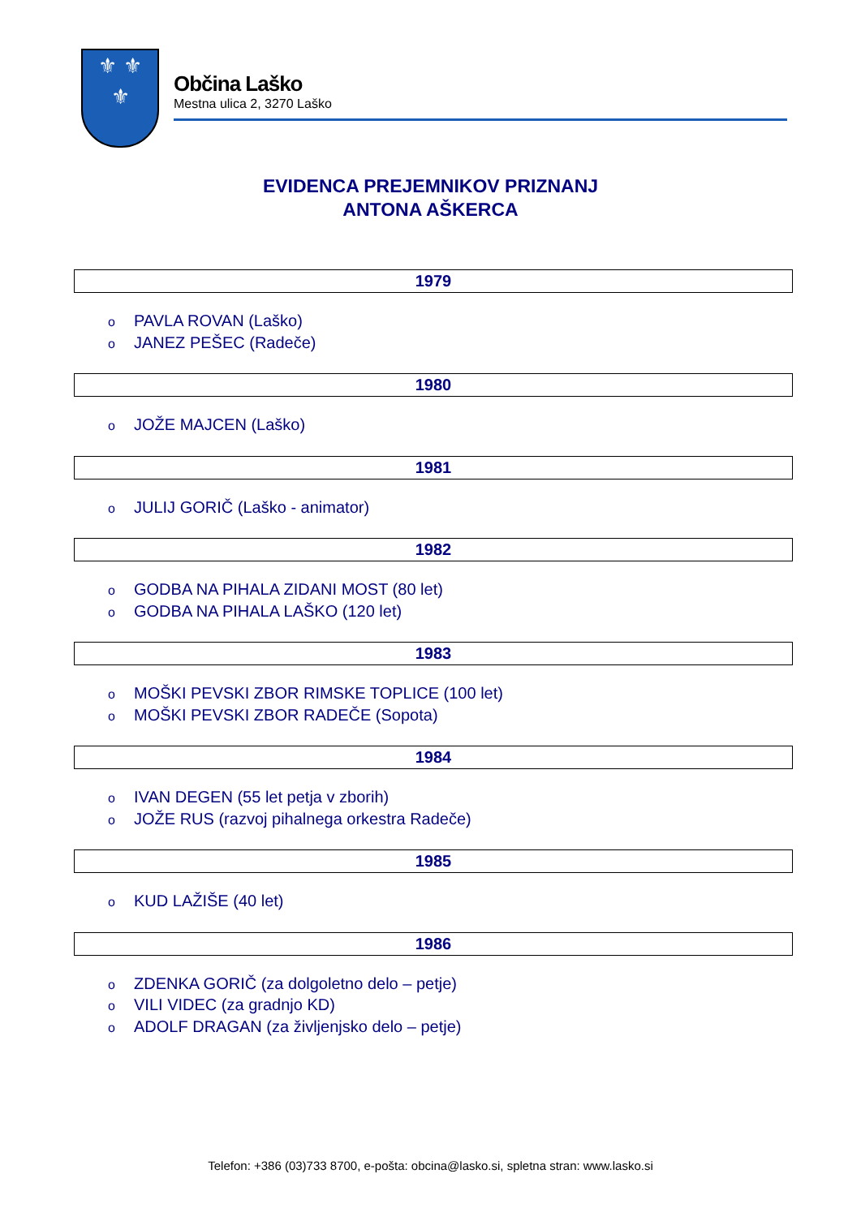⚜ ⚜
⚜
Občina Laško
Mestna ulica 2, 3270 Laško
EVIDENCA PREJEMNIKOV PRIZNANJ
ANTONA AŠKERCA
| 1979 |
| --- |
o PAVLA ROVAN (Laško)
o JANEZ PEŠEC (Radeče)
| 1980 |
| --- |
o JOŽE MAJCEN (Laško)
| 1981 |
| --- |
o JULIJ GORIČ (Laško - animator)
| 1982 |
| --- |
o GODBA NA PIHALA ZIDANI MOST (80 let)
o GODBA NA PIHALA LAŠKO (120 let)
| 1983 |
| --- |
o MOŠKI PEVSKI ZBOR RIMSKE TOPLICE (100 let)
o MOŠKI PEVSKI ZBOR RADEČE (Sopota)
| 1984 |
| --- |
o IVAN DEGEN (55 let petja v zborih)
o JOŽE RUS (razvoj pihalnega orkestra Radeče)
| 1985 |
| --- |
o KUD LAŽIŠE (40 let)
| 1986 |
| --- |
o ZDENKA GORIČ (za dolgoletno delo – petje)
o VILI VIDEC (za gradnjo KD)
o ADOLF DRAGAN (za življenjsko delo – petje)
Telefon: +386 (03)733 8700, e-pošta: obcina@lasko.si, spletna stran: www.lasko.si